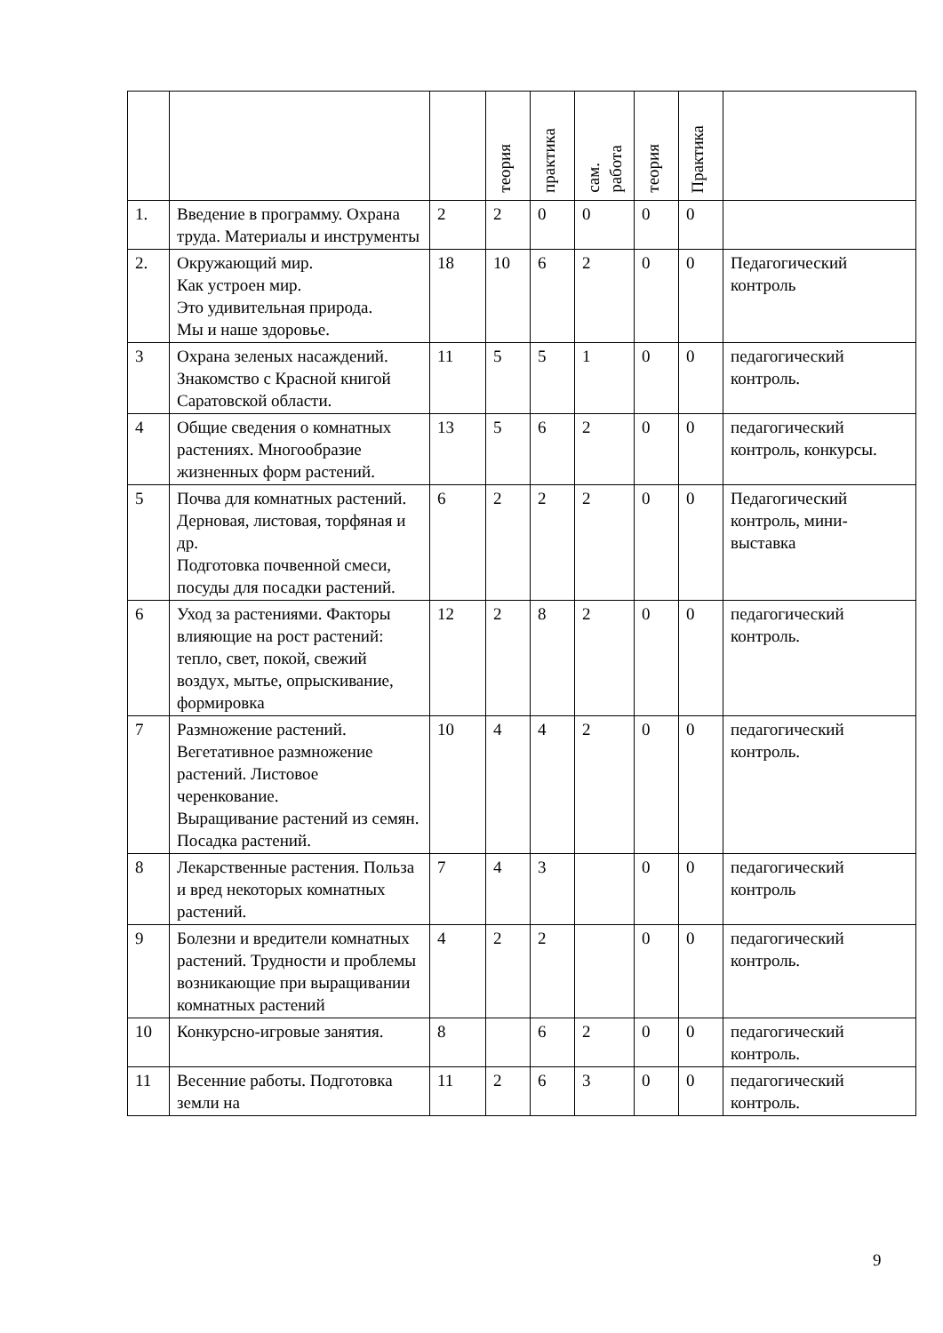| | | | теория | практика | сам. работа | теория | Практика | |
| --- | --- | --- | --- | --- | --- | --- | --- | --- |
| 1. | Введение в программу. Охрана труда. Материалы и инструменты | 2 | 2 | 0 | 0 | 0 | 0 | |
| 2. | Окружающий мир. Как устроен мир. Это удивительная природа. Мы и наше здоровье. | 18 | 10 | 6 | 2 | 0 | 0 | Педагогический контроль |
| 3 | Охрана зеленых насаждений. Знакомство с Красной книгой Саратовской области. | 11 | 5 | 5 | 1 | 0 | 0 | педагогический контроль. |
| 4 | Общие сведения о комнатных растениях. Многообразие жизненных форм растений. | 13 | 5 | 6 | 2 | 0 | 0 | педагогический контроль, конкурсы. |
| 5 | Почва для комнатных растений. Дерновая, листовая, торфяная и др. Подготовка почвенной смеси, посуды для посадки растений. | 6 | 2 | 2 | 2 | 0 | 0 | Педагогический контроль, мини-выставка |
| 6 | Уход за растениями. Факторы влияющие на рост растений: тепло, свет, покой, свежий воздух, мытье, опрыскивание, формировка | 12 | 2 | 8 | 2 | 0 | 0 | педагогический контроль. |
| 7 | Размножение растений. Вегетативное размножение растений. Листовое черенкование. Выращивание растений из семян. Посадка растений. | 10 | 4 | 4 | 2 | 0 | 0 | педагогический контроль. |
| 8 | Лекарственные растения. Польза и вред некоторых комнатных растений. | 7 | 4 | 3 | | 0 | 0 | педагогический контроль |
| 9 | Болезни и вредители комнатных растений. Трудности и проблемы возникающие при выращивании комнатных растений | 4 | 2 | 2 | | 0 | 0 | педагогический контроль. |
| 10 | Конкурсно-игровые занятия. | 8 | | 6 | 2 | 0 | 0 | педагогический контроль. |
| 11 | Весенние работы. Подготовка земли на | 11 | 2 | 6 | 3 | 0 | 0 | педагогический контроль. |
9